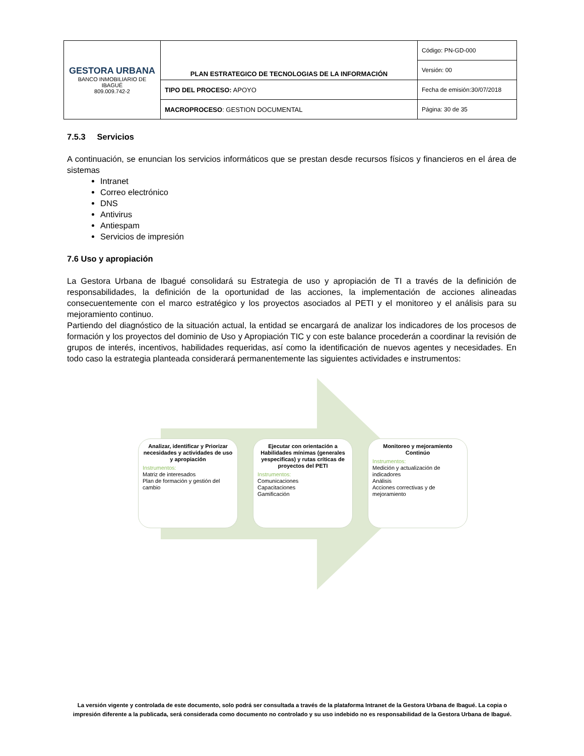| GESTORA URBANA BANCO INMOBILIARIO DE IBAGUÉ 809.009.742-2 | PLAN ESTRATEGICO DE TECNOLOGIAS DE LA INFORMACIÓN | Código: PN-GD-000 |
| | | Versión: 00 |
| | TIPO DEL PROCESO: APOYO | Fecha de emisión:30/07/2018 |
| | MACROPROCESO : GESTION DOCUMENTAL | Página: 30 de 35 |
7.5.3 Servicios
A continuación, se enuncian los servicios informáticos que se prestan desde recursos físicos y financieros en el área de sistemas
Intranet
Correo electrónico
DNS
Antivirus
Antiespam
Servicios de impresión
7.6 Uso y apropiación
La Gestora Urbana de Ibagué consolidará su Estrategia de uso y apropiación de TI a través de la definición de responsabilidades, la definición de la oportunidad de las acciones, la implementación de acciones alineadas consecuentemente con el marco estratégico y los proyectos asociados al PETI y el monitoreo y el análisis para su mejoramiento continuo.
Partiendo del diagnóstico de la situación actual, la entidad se encargará de analizar los indicadores de los procesos de formación y los proyectos del dominio de Uso y Apropiación TIC y con este balance procederán a coordinar la revisión de grupos de interés, incentivos, habilidades requeridas, así como la identificación de nuevos agentes y necesidades. En todo caso la estrategia planteada considerará permanentemente las siguientes actividades e instrumentos:
Analizar, identificar y Priorizar necesidades y actividades de uso y apropiación
Instrumentos:
Matriz de interesados
Plan de formación y gestión del cambio
Ejecutar con orientación a Habilidades mínimas (generales yespecificas) y rutas críticas de proyectos del PETI
Instrumentos:
Comunicaciones
Capacitaciones
Gamificación
Monitoreo y mejoramiento Continúo
Instrumentos:
Medición y actualización de indicadores
Análisis
Acciones correctivas y de mejoramiento
La versión vigente y controlada de este documento, solo podrá ser consultada a través de la plataforma Intranet de la Gestora Urbana de Ibagué. La copia o impresión diferente a la publicada, será considerada como documento no controlado y su uso indebido no es responsabilidad de la Gestora Urbana de Ibagué.